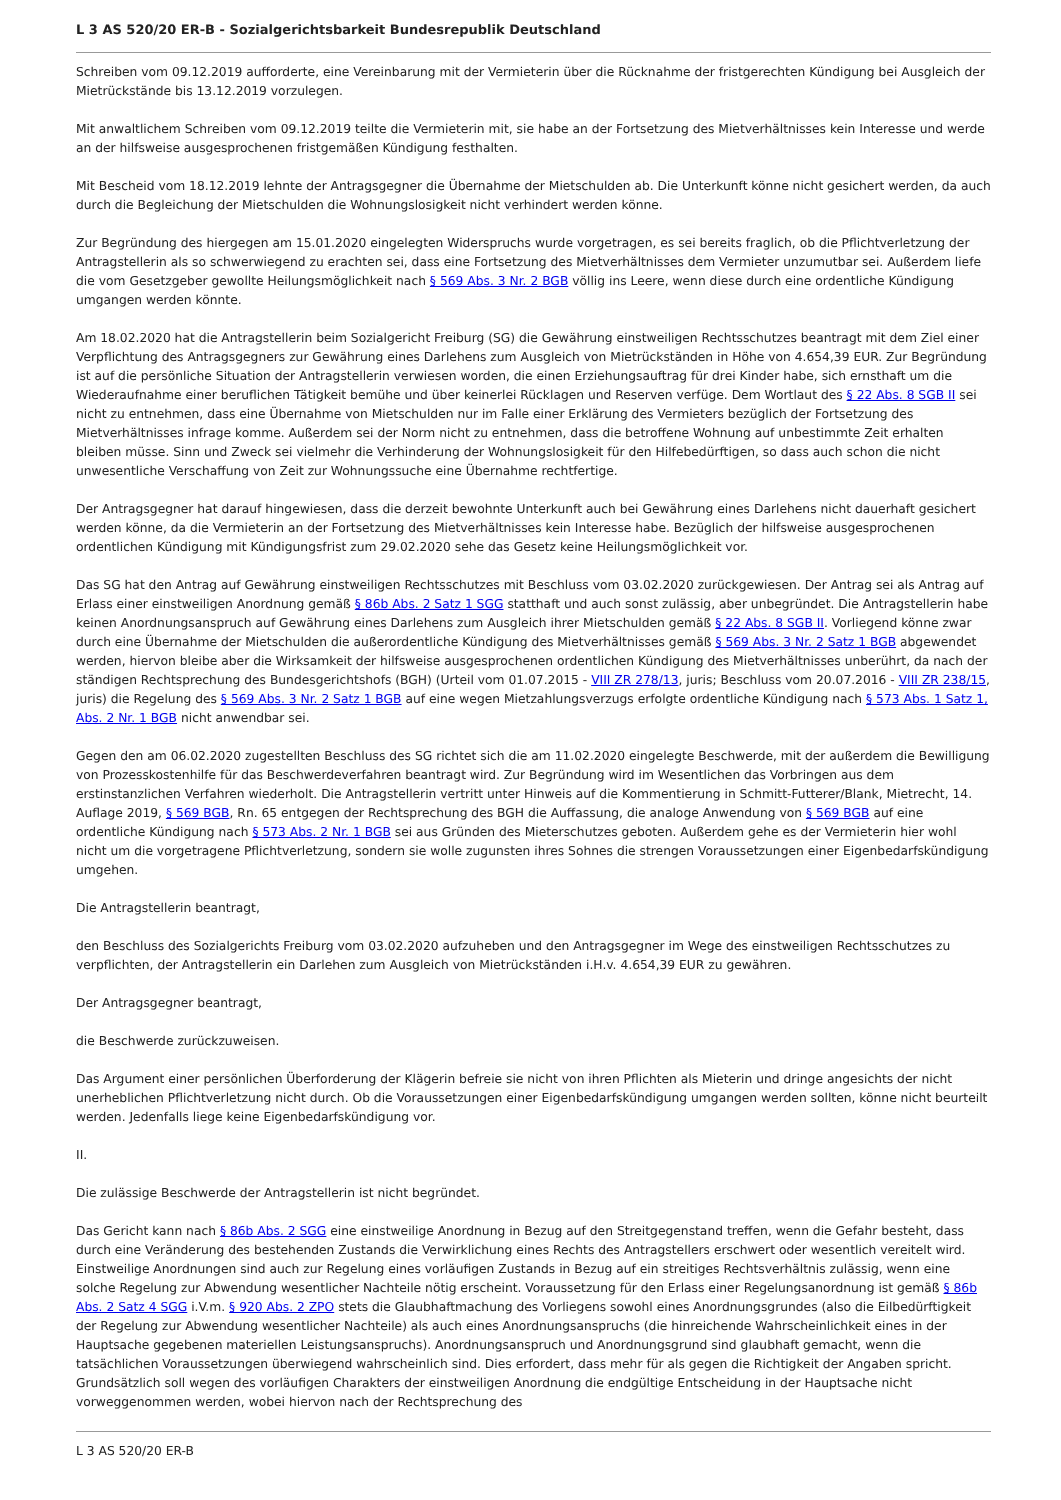L 3 AS 520/20 ER-B - Sozialgerichtsbarkeit Bundesrepublik Deutschland
Schreiben vom 09.12.2019 aufforderte, eine Vereinbarung mit der Vermieterin über die Rücknahme der fristgerechten Kündigung bei Ausgleich der Mietrückstände bis 13.12.2019 vorzulegen.
Mit anwaltlichem Schreiben vom 09.12.2019 teilte die Vermieterin mit, sie habe an der Fortsetzung des Mietverhältnisses kein Interesse und werde an der hilfsweise ausgesprochenen fristgemäßen Kündigung festhalten.
Mit Bescheid vom 18.12.2019 lehnte der Antragsgegner die Übernahme der Mietschulden ab. Die Unterkunft könne nicht gesichert werden, da auch durch die Begleichung der Mietschulden die Wohnungslosigkeit nicht verhindert werden könne.
Zur Begründung des hiergegen am 15.01.2020 eingelegten Widerspruchs wurde vorgetragen, es sei bereits fraglich, ob die Pflichtverletzung der Antragstellerin als so schwerwiegend zu erachten sei, dass eine Fortsetzung des Mietverhältnisses dem Vermieter unzumutbar sei. Außerdem liefe die vom Gesetzgeber gewollte Heilungsmöglichkeit nach § 569 Abs. 3 Nr. 2 BGB völlig ins Leere, wenn diese durch eine ordentliche Kündigung umgangen werden könnte.
Am 18.02.2020 hat die Antragstellerin beim Sozialgericht Freiburg (SG) die Gewährung einstweiligen Rechtsschutzes beantragt mit dem Ziel einer Verpflichtung des Antragsgegners zur Gewährung eines Darlehens zum Ausgleich von Mietrückständen in Höhe von 4.654,39 EUR. Zur Begründung ist auf die persönliche Situation der Antragstellerin verwiesen worden, die einen Erziehungsauftrag für drei Kinder habe, sich ernsthaft um die Wiederaufnahme einer beruflichen Tätigkeit bemühe und über keinerlei Rücklagen und Reserven verfüge. Dem Wortlaut des § 22 Abs. 8 SGB II sei nicht zu entnehmen, dass eine Übernahme von Mietschulden nur im Falle einer Erklärung des Vermieters bezüglich der Fortsetzung des Mietverhältnisses infrage komme. Außerdem sei der Norm nicht zu entnehmen, dass die betroffene Wohnung auf unbestimmte Zeit erhalten bleiben müsse. Sinn und Zweck sei vielmehr die Verhinderung der Wohnungslosigkeit für den Hilfebedürftigen, so dass auch schon die nicht unwesentliche Verschaffung von Zeit zur Wohnungssuche eine Übernahme rechtfertige.
Der Antragsgegner hat darauf hingewiesen, dass die derzeit bewohnte Unterkunft auch bei Gewährung eines Darlehens nicht dauerhaft gesichert werden könne, da die Vermieterin an der Fortsetzung des Mietverhältnisses kein Interesse habe. Bezüglich der hilfsweise ausgesprochenen ordentlichen Kündigung mit Kündigungsfrist zum 29.02.2020 sehe das Gesetz keine Heilungsmöglichkeit vor.
Das SG hat den Antrag auf Gewährung einstweiligen Rechtsschutzes mit Beschluss vom 03.02.2020 zurückgewiesen. Der Antrag sei als Antrag auf Erlass einer einstweiligen Anordnung gemäß § 86b Abs. 2 Satz 1 SGG statthaft und auch sonst zulässig, aber unbegründet. Die Antragstellerin habe keinen Anordnungsanspruch auf Gewährung eines Darlehens zum Ausgleich ihrer Mietschulden gemäß § 22 Abs. 8 SGB II. Vorliegend könne zwar durch eine Übernahme der Mietschulden die außerordentliche Kündigung des Mietverhältnisses gemäß § 569 Abs. 3 Nr. 2 Satz 1 BGB abgewendet werden, hiervon bleibe aber die Wirksamkeit der hilfsweise ausgesprochenen ordentlichen Kündigung des Mietverhältnisses unberührt, da nach der ständigen Rechtsprechung des Bundesgerichtshofs (BGH) (Urteil vom 01.07.2015 - VIII ZR 278/13, juris; Beschluss vom 20.07.2016 - VIII ZR 238/15, juris) die Regelung des § 569 Abs. 3 Nr. 2 Satz 1 BGB auf eine wegen Mietzahlungsverzugs erfolgte ordentliche Kündigung nach § 573 Abs. 1 Satz 1, Abs. 2 Nr. 1 BGB nicht anwendbar sei.
Gegen den am 06.02.2020 zugestellten Beschluss des SG richtet sich die am 11.02.2020 eingelegte Beschwerde, mit der außerdem die Bewilligung von Prozesskostenhilfe für das Beschwerdeverfahren beantragt wird. Zur Begründung wird im Wesentlichen das Vorbringen aus dem erstinstanzlichen Verfahren wiederholt. Die Antragstellerin vertritt unter Hinweis auf die Kommentierung in Schmitt-Futterer/Blank, Mietrecht, 14. Auflage 2019, § 569 BGB, Rn. 65 entgegen der Rechtsprechung des BGH die Auffassung, die analoge Anwendung von § 569 BGB auf eine ordentliche Kündigung nach § 573 Abs. 2 Nr. 1 BGB sei aus Gründen des Mieterschutzes geboten. Außerdem gehe es der Vermieterin hier wohl nicht um die vorgetragene Pflichtverletzung, sondern sie wolle zugunsten ihres Sohnes die strengen Voraussetzungen einer Eigenbedarfskündigung umgehen.
Die Antragstellerin beantragt,
den Beschluss des Sozialgerichts Freiburg vom 03.02.2020 aufzuheben und den Antragsgegner im Wege des einstweiligen Rechtsschutzes zu verpflichten, der Antragstellerin ein Darlehen zum Ausgleich von Mietrückständen i.H.v. 4.654,39 EUR zu gewähren.
Der Antragsgegner beantragt,
die Beschwerde zurückzuweisen.
Das Argument einer persönlichen Überforderung der Klägerin befreie sie nicht von ihren Pflichten als Mieterin und dringe angesichts der nicht unerheblichen Pflichtverletzung nicht durch. Ob die Voraussetzungen einer Eigenbedarfskündigung umgangen werden sollten, könne nicht beurteilt werden. Jedenfalls liege keine Eigenbedarfskündigung vor.
II.
Die zulässige Beschwerde der Antragstellerin ist nicht begründet.
Das Gericht kann nach § 86b Abs. 2 SGG eine einstweilige Anordnung in Bezug auf den Streitgegenstand treffen, wenn die Gefahr besteht, dass durch eine Veränderung des bestehenden Zustands die Verwirklichung eines Rechts des Antragstellers erschwert oder wesentlich vereitelt wird. Einstweilige Anordnungen sind auch zur Regelung eines vorläufigen Zustands in Bezug auf ein streitiges Rechtsverhältnis zulässig, wenn eine solche Regelung zur Abwendung wesentlicher Nachteile nötig erscheint. Voraussetzung für den Erlass einer Regelungsanordnung ist gemäß § 86b Abs. 2 Satz 4 SGG i.V.m. § 920 Abs. 2 ZPO stets die Glaubhaftmachung des Vorliegens sowohl eines Anordnungsgrundes (also die Eilbedürftigkeit der Regelung zur Abwendung wesentlicher Nachteile) als auch eines Anordnungsanspruchs (die hinreichende Wahrscheinlichkeit eines in der Hauptsache gegebenen materiellen Leistungsanspruchs). Anordnungsanspruch und Anordnungsgrund sind glaubhaft gemacht, wenn die tatsächlichen Voraussetzungen überwiegend wahrscheinlich sind. Dies erfordert, dass mehr für als gegen die Richtigkeit der Angaben spricht. Grundsätzlich soll wegen des vorläufigen Charakters der einstweiligen Anordnung die endgültige Entscheidung in der Hauptsache nicht vorweggenommen werden, wobei hiervon nach der Rechtsprechung des
L 3 AS 520/20 ER-B